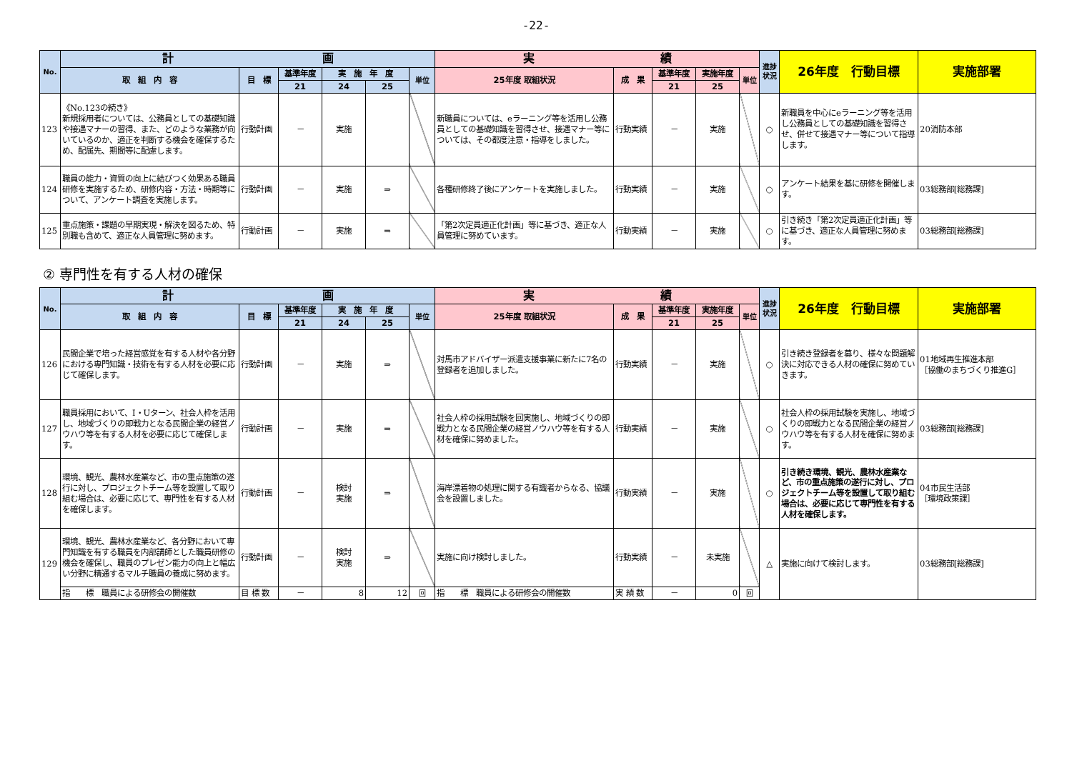-22-
| No. | 計 画 | | | | | | 実 績 | | | | | 進捗状況 | 26年度 行動目標 | 実施部署 |
| --- | --- | --- | --- | --- | --- | --- | --- | --- | --- | --- | --- | --- | --- | --- |
| | 取 組 内 容 | 目 標 | 基準年度 | 実 施 年 度 | | 単位 | 25年度 取組状況 | 成 果 | 基準年度 | 実施年度 | 単位 | | | |
| | | | 21 | 24 | 25 | | | | 21 | 25 | | | | |
| 123 | 《No.123の続き》 新規採用者については、公務員としての基礎知識や接遇マナーの習得、また、どのような業務が向いているのか、適正を判断する機会を確保するため、配属先、期間等に配慮します。 | 行動計画 | － | 実施 | | | 新職員については、eラーニング等を活用し公務員としての基礎知識を習得させ、接遇マナー等については、その都度注意・指導をしました。 | 行動実績 | － | 実施 | | ○ | 新職員を中心にeラーニング等を活用し公務員としての基礎知識を習得させ、併せて接遇マナー等について指導します。 | 20消防本部 |
| 124 | 職員の能力・資質の向上に結びつく効果ある職員研修を実施するため、研修内容・方法・時期等について、アンケート調査を実施します。 | 行動計画 | － | 実施 | ⇒ | | 各種研修終了後にアンケートを実施しました。 | 行動実績 | － | 実施 | | ○ | アンケート結果を基に研修を開催します。 | 03総務部[総務課] |
| 125 | 重点施策・課題の早期実現・解決を図るため、特別職も含めて、適正な人員管理に努めます。 | 行動計画 | － | 実施 | ⇒ | | 「第2次定員適正化計画」等に基づき、適正な人員管理に努めています。 | 行動実績 | － | 実施 | | ○ | 引き続き「第2次定員適正化計画」等に基づき、適正な人員管理に努めます。 | 03総務部[総務課] |
② 専門性を有する人材の確保
| No. | 計 画 | | | | | | 実 績 | | | | | 進捗状況 | 26年度 行動目標 | 実施部署 |
| --- | --- | --- | --- | --- | --- | --- | --- | --- | --- | --- | --- | --- | --- | --- |
| | 取 組 内 容 | 目 標 | 基準年度 | 実 施 年 度 | | 単位 | 25年度 取組状況 | 成 果 | 基準年度 | 実施年度 | 単位 | | | |
| | | | 21 | 24 | 25 | | | | 21 | 25 | | | | |
| 126 | 民間企業で培った経営感覚を有する人材や各分野における専門知識・技術を有する人材を必要に応じて確保します。 | 行動計画 | － | 実施 | ⇒ | | 対馬市アドバイザー派遣支援事業に新たに7名の登録者を追加しました。 | 行動実績 | － | 実施 | | ○ | 引き続き登録者を募り、様々な問題解決に対応できる人材の確保に努めていきます。 | 01地域再生推進本部 ［協働のまちづくり推進G］ |
| 127 | 職員採用において、I・Uターン、社会人枠を活用し、地域づくりの即戦力となる民間企業の経営ノウハウ等を有する人材を必要に応じて確保します。 | 行動計画 | － | 実施 | ⇒ | | 社会人枠の採用試験を回実施し、地域づくりの即戦力となる民間企業の経営ノウハウ等を有する人材を確保に努めました。 | 行動実績 | － | 実施 | | ○ | 社会人枠の採用試験を実施し、地域づくりの即戦力となる民間企業の経営ノウハウ等を有する人材を確保に努めます。 | 03総務部[総務課] |
| 128 | 環境、観光、農林水産業など、市の重点施策の遂行に対し、プロジェクトチーム等を設置して取り組む場合は、必要に応じて、専門性を有する人材を確保します。 | 行動計画 | － | 検討 実施 | ⇒ | | 海岸漂着物の処理に関する有識者からなる、協議会を設置しました。 | 行動実績 | － | 実施 | | ○ | 引き続き環境、観光、農林水産業など、市の重点施策の遂行に対し、プロジェクトチーム等を設置して取り組む場合は、必要に応じて専門性を有する人材を確保します。 | 04市民生活部 ［環境政策課］ |
| 129 | 環境、観光、農林水産業など、各分野において専門知識を有する職員を内部講師とした職員研修の機会を確保し、職員のプレゼン能力の向上と幅広い分野に精通するマルチ職員の養成に努めます。 | 行動計画 | － | 検討 実施 | ⇒ | | 実施に向け検討しました。 | 行動実績 | － | 未実施 | | △ | 実施に向けて検討します。 | 03総務部[総務課] |
| | 指 標 職員による研修会の開催数 | 目 標 数 | － | 8 | 12 | 回 | 指 標 職員による研修会の開催数 | 実 績 数 | － | 0 | 回 | | | |